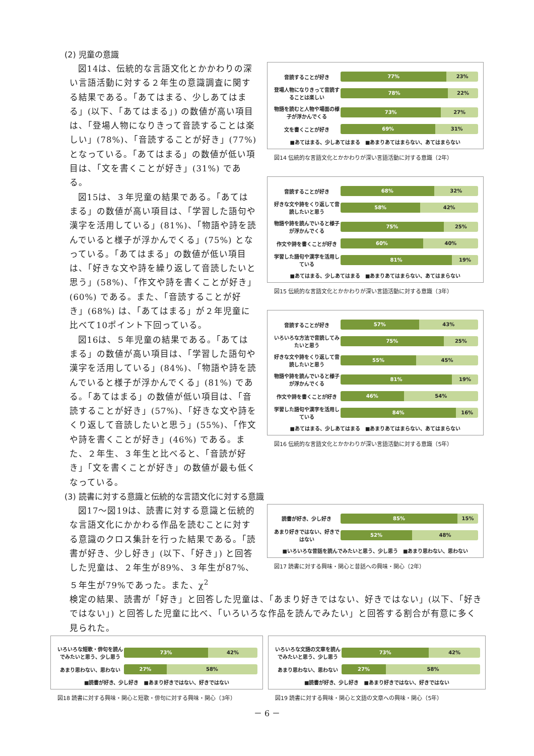(2) 児童の意識
図14は、伝統的な言語文化とかかわりの深い言語活動に対する２年生の意識調査に関する結果である。「あてはまる、少しあてはまる」(以下、「あてはまる」) の数値が高い項目は、「登場人物になりきって音読することは楽しい」(78%)、「音読することが好き」(77%) となっている。「あてはまる」の数値が低い項目は、「文を書くことが好き」(31%) である。
図15は、３年児童の結果である。「あてはまる」の数値が高い項目は、「学習した語句や漢字を活用している」(81%)、「物語や詩を読んでいると様子が浮かんでくる」(75%) となっている。「あてはまる」の数値が低い項目は、「好きな文や詩を繰り返して音読したいと思う」(58%)、「作文や詩を書くことが好き」(60%) である。また、「音読することが好き」(68%) は、「あてはまる」が２年児童に比べて10ポイント下回っている。
図16は、５年児童の結果である。「あてはまる」の数値が高い項目は、「学習した語句や漢字を活用している」(84%)、「物語や詩を読んでいると様子が浮かんでくる」(81%) である。「あてはまる」の数値が低い項目は、「音読することが好き」(57%)、「好きな文や詩をくり返して音読したいと思う」(55%)、「作文や詩を書くことが好き」(46%) である。また、２年生、３年生と比べると、「音読が好き」「文を書くことが好き」の数値が最も低くなっている。
音読することが好き
77% 23%
登場人物になりきって音読することは楽しい
78% 22%
物語を読むと人物や場面の様子が浮かんでくる
73% 27%
文を書くことが好き
69% 31%
■あてはまる、少しあてはまる　■あまりあてはまらない、あてはまらない
図14 伝統的な言語文化とかかわりが深い言語活動に対する意識（2年）
音読することが好き
68% 32%
好きな文や詩をくり返して音読したいと思う
58% 42%
物語や詩を読んでいると様子が浮かんでくる
75% 25%
作文や詩を書くことが好き
60% 40%
学習した語句や漢字を活用している
81% 19%
■あてはまる、少しあてはまる　■あまりあてはまらない、あてはまらない
図15 伝統的な言語文化とかかわりが深い言語活動に対する意識（3年）
音読することが好き
57% 43%
いろいろな方法で音読してみたいと思う
75% 25%
好きな文や詩をくり返して音読したいと思う
55% 45%
物語や詩を読んでいると様子が浮かんでくる
81% 19%
作文や詩を書くことが好き
46% 54%
学習した語句や漢字を活用している
84% 16%
■あてはまる、少しあてはまる　■あまりあてはまらない、あてはまらない
図16 伝統的な言語文化とかかわりが深い言語活動に対する意識（5年）
(3) 読書に対する意識と伝統的な言語文化に対する意識
図17～図19は、読書に対する意識と伝統的な言語文化にかかわる作品を読むことに対する意識のクロス集計を行った結果である。「読書が好き、少し好き」(以下、「好き」) と回答した児童は、２年生が89%、３年生が87%、５年生が79%であった。また、χ<sup>2</sup>
読書が好き、少し好き
85% 15%
あまり好きではない、好きではない
52% 48%
■いろいろな昔話を読んでみたいと思う、少し思う　■あまり思わない、思わない
図17 読書に対する興味・関心と昔話への興味・関心（2年）
検定の結果、読書が「好き」と回答した児童は、「あまり好きではない、好きではない」(以下、「好きではない」) と回答した児童に比べ、「いろいろな作品を読んでみたい」と回答する割合が有意に多く見られた。
いろいろな短歌・俳句を読んでみたいと思う、少し思う
73% 42%
あまり思わない、思わない
27% 58%
■読書が好き、少し好き　■あまり好きではない、好きではない
図18 読書に対する興味・関心と短歌・俳句に対する興味・関心（3年）
いろいろな文語の文章を読んでみたいと思う、少し思う
73% 42%
あまり思わない、思わない
27% 58%
■読書が好き、少し好き　■あまり好きではない、好きではない
図19 読書に対する興味・関心と文語の文章への興味・関心（5年）
－ 6 －